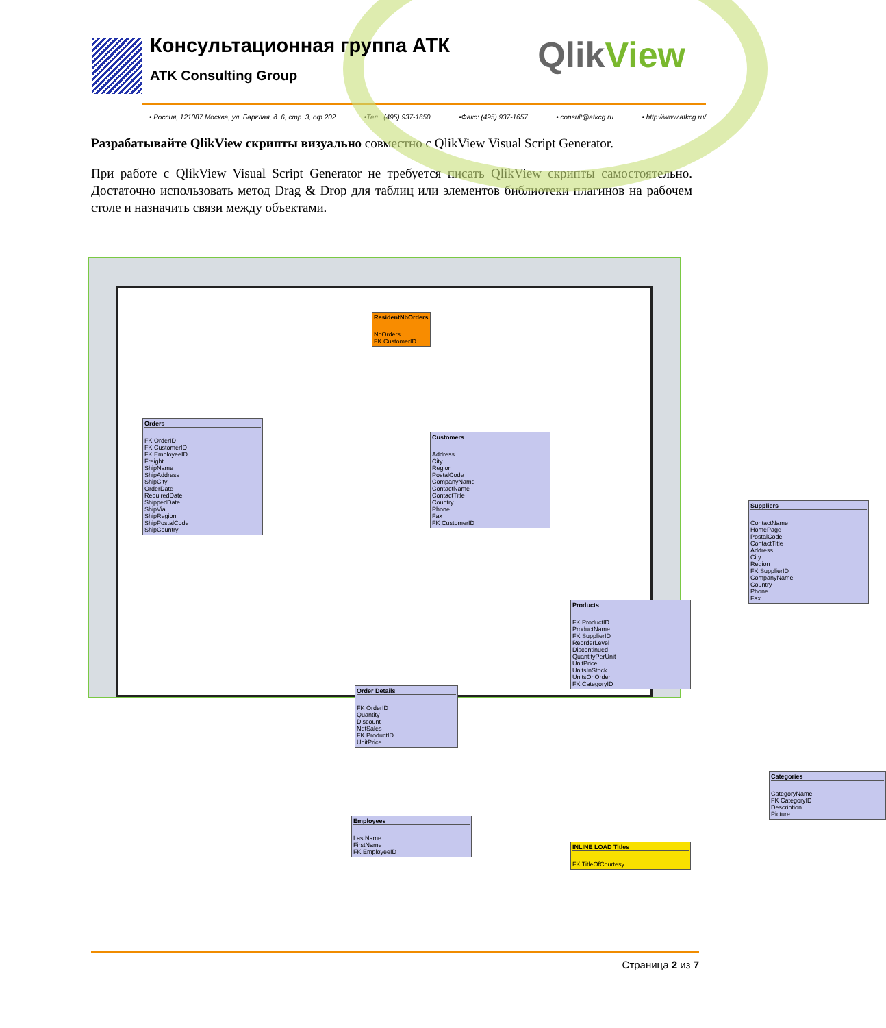Консультационная группа АТК
ATK Consulting Group
QlikView
• Россия, 121087 Москва, ул. Барклая, д. 6, стр. 3, оф.202 •Тел.: (495) 937-1650 •Факс: (495) 937-1657 • consult@atkcg.ru • http://www.atkcg.ru/
Разрабатывайте QlikView скрипты визуально совместно с QlikView Visual Script Generator.
При работе с QlikView Visual Script Generator не требуется писать QlikView скрипты самостоятельно. Достаточно использовать метод Drag & Drop для таблиц или элементов библиотеки плагинов на рабочем столе и назначить связи между объектами.
ResidentNbOrders
NbOrders
FK CustomerID
Orders
FK OrderID
FK CustomerID
FK EmployeeID
Freight
ShipName
ShipAddress
ShipCity
OrderDate
RequiredDate
ShippedDate
ShipVia
ShipRegion
ShipPostalCode
ShipCountry
Customers
Address
City
Region
PostalCode
CompanyName
ContactName
ContactTitle
Country
Phone
Fax
FK CustomerID
Suppliers
ContactName
HomePage
PostalCode
ContactTitle
Address
City
Region
FK SupplierID
CompanyName
Country
Phone
Fax
Products
FK ProductID
ProductName
FK SupplierID
ReorderLevel
Discontinued
QuantityPerUnit
UnitPrice
UnitsInStock
UnitsOnOrder
FK CategoryID
Order Details
FK OrderID
Quantity
Discount
NetSales
FK ProductID
UnitPrice
Categories
CategoryName
FK CategoryID
Description
Picture
Employees
LastName
FirstName
FK EmployeeID
INLINE LOAD Titles
FK TitleOfCourtesy
Страница 2 из 7